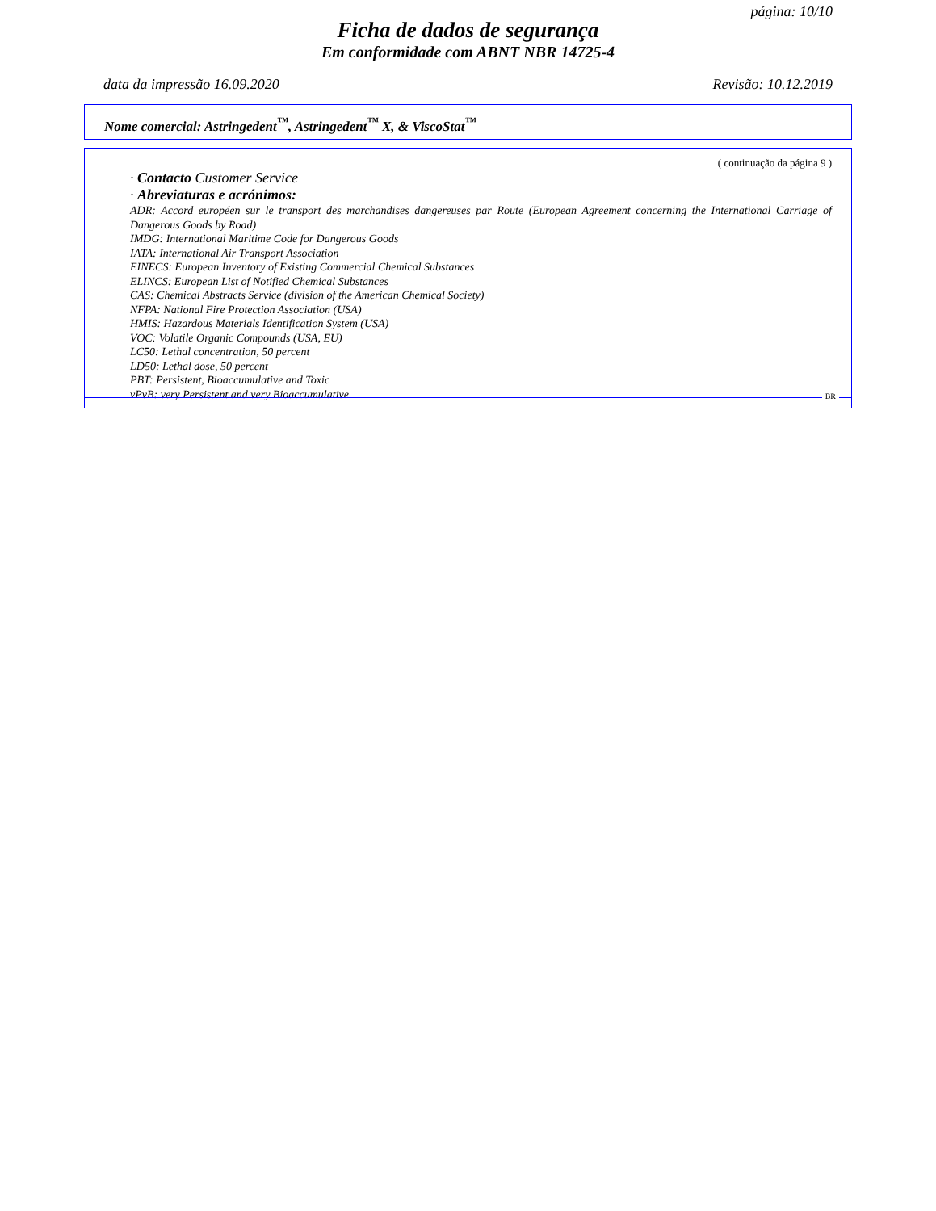página: 10/10
Ficha de dados de segurança
Em conformidade com ABNT NBR 14725-4
data da impressão 16.09.2020 Revisão: 10.12.2019
Nome comercial: Astringedent<sup>™</sup>, Astringedent<sup>™</sup> X, & ViscoStat<sup>™</sup>
( continuação da página 9 )
· Contacto Customer Service
· Abreviaturas e acrónimos:
ADR: Accord européen sur le transport des marchandises dangereuses par Route (European Agreement concerning the International Carriage of Dangerous Goods by Road)
IMDG: International Maritime Code for Dangerous Goods
IATA: International Air Transport Association
EINECS: European Inventory of Existing Commercial Chemical Substances
ELINCS: European List of Notified Chemical Substances
CAS: Chemical Abstracts Service (division of the American Chemical Society)
NFPA: National Fire Protection Association (USA)
HMIS: Hazardous Materials Identification System (USA)
VOC: Volatile Organic Compounds (USA, EU)
LC50: Lethal concentration, 50 percent
LD50: Lethal dose, 50 percent
PBT: Persistent, Bioaccumulative and Toxic
vPvB: very Persistent and very Bioaccumulative
BR